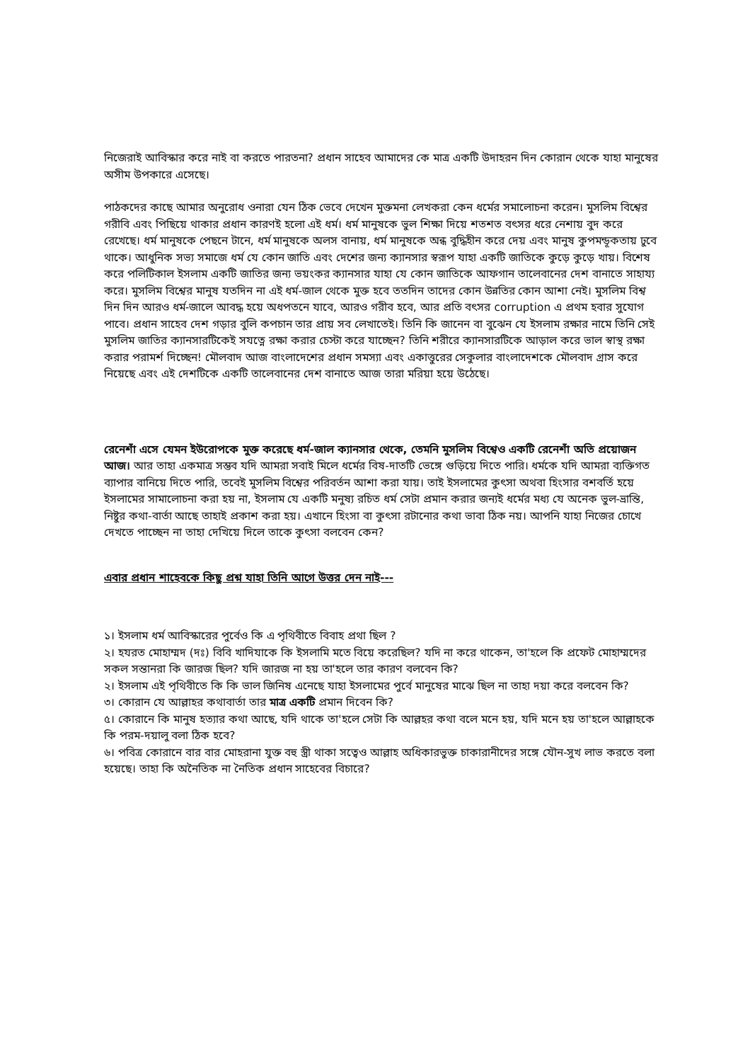নিজেরাই আবিস্কার করে নাই বা করতে পারতনা? প্রধান সাহেব আমাদের কে মাত্র একটি উদাহরন দিন কোরান থেকে যাহা মানুষের অসীম উপকারে এসেছে।
পাঠকদের কাছে আমার অনুরোধ ওনারা যেন ঠিক ভেবে দেখেন মুক্তমনা লেখকরা কেন ধর্মের সমালোচনা করেন। মুসলিম বিশ্বের গরীবি এবং পিছিয়ে থাকার প্রধান কারণই হলো এই ধর্ম। ধর্ম মানুষকে ভুল শিক্ষা দিয়ে শতশত বৎসর ধরে নেশায় বুদ করে রেখেছে। ধর্ম মানুষকে পেছনে টানে, ধর্ম মানুষকে অলস বানায়, ধর্ম মানুষকে অন্ধ বুদ্ধিহীন করে দেয় এবং মানুষ কুপমন্ডূকতায় ঢুবে থাকে। আধুনিক সভ্য সমাজে ধর্ম যে কোন জাতি এবং দেশের জন্য ক্যানসার স্বরূপ যাহা একটি জাতিকে কুড়ে কুড়ে খায়। বিশেষ করে পলিটিকাল ইসলাম একটি জাতির জন্য ভয়ংকর ক্যানসার যাহা যে কোন জাতিকে আফগান তালেবানের দেশ বানাতে সাহায্য করে। মুসলিম বিশ্বের মানুষ যতদিন না এই ধর্ম-জাল থেকে মুক্ত হবে ততদিন তাদের কোন উন্নতির কোন আশা নেই। মুসলিম বিশ্ব দিন দিন আরও ধর্ম-জালে আবদ্ধ হয়ে অধপতনে যাবে, আরও গরীব হবে, আর প্রতি বৎসর corruption এ প্রথম হবার সুযোগ পাবে। প্রধান সাহেব দেশ গড়ার বুলি কপচান তার প্রায় সব লেখাতেই। তিনি কি জানেন বা বুঝেন যে ইসলাম রক্ষার নামে তিনি সেই মুসলিম জাতির ক্যানসারটিকেই সযত্নে রক্ষা করার চেস্টা করে যাচ্ছেন? তিনি শরীরে ক্যানসারটিকে আড়াল করে ভাল স্বাস্থ রক্ষা করার পরামর্শ দিচ্ছেন! মৌলবাদ আজ বাংলাদেশের প্রধান সমস্যা এবং একাত্তুরের সেকুলার বাংলাদেশকে মৌলবাদ গ্রাস করে নিয়েছে এবং এই দেশটিকে একটি তালেবানের দেশ বানাতে আজ তারা মরিয়া হয়ে উঠেছে।
রেনেশাঁ এসে যেমন ইউরোপকে মুক্ত করেছে ধর্ম-জাল ক্যানসার থেকে, তেমনি মুসলিম বিশ্বেও একটি রেনেশাঁ অতি প্রয়োজন আজ। আর তাহা একমাত্র সম্ভব যদি আমরা সবাই মিলে ধর্মের বিষ-দাতটি ভেঙ্গে গুড়িয়ে দিতে পারি। ধর্মকে যদি আমরা ব্যক্তিগত ব্যাপার বানিয়ে দিতে পারি, তবেই মুসলিম বিশ্বের পরিবর্তন আশা করা যায়। তাই ইসলামের কুৎসা অথবা হিংসার বশবর্তি হয়ে ইসলামের সামালোচনা করা হয় না, ইসলাম যে একটি মনুষ্য রচিত ধর্ম সেটা প্রমান করার জন্যই ধর্মের মধ্য যে অনেক ভুল-ভ্রান্তি, নিষ্টুর কথা-বার্তা আছে তাহাই প্রকাশ করা হয়। এখানে হিংসা বা কুৎসা রটানোর কথা ভাবা ঠিক নয়। আপনি যাহা নিজের চোখে দেখতে পাচ্ছেন না তাহা দেখিয়ে দিলে তাকে কুৎসা বলবেন কেন?
এবার প্রধান শাহেবকে কিছু প্রশ্ন যাহা তিনি আগে উত্তর দেন নাই---
১। ইসলাম ধর্ম আবিস্কারের পুর্বেও কি এ পৃথিবীতে বিবাহ প্রথা ছিল ?
২। হযরত মোহাম্মদ (দঃ) বিবি খাদিযাকে কি ইসলামি মতে বিয়ে করেছিল? যদি না করে থাকেন, তা'হলে কি প্রফেট মোহাম্মদের সকল সন্তানরা কি জারজ ছিল? যদি জারজ না হয় তা'হলে তার কারণ বলবেন কি?
২। ইসলাম এই পৃথিবীতে কি কি ভাল জিনিষ এনেছে যাহা ইসলামের পুর্বে মানুষের মাঝে ছিল না তাহা দয়া করে বলবেন কি?
৩। কোরান যে আল্লাহর কথাবার্তা তার মাত্র একটি প্রমান দিবেন কি?
৫। কোরানে কি মানুষ হত্যার কথা আছে, যদি থাকে তা'হলে সেটা কি আল্লহর কথা বলে মনে হয়, যদি মনে হয় তা'হলে আল্লাহকে কি পরম-দয়ালু বলা ঠিক হবে?
৬। পবিত্র কোরানে বার বার মোহরানা যুক্ত বহু স্ত্রী থাকা সত্বেও আল্লাহ অধিকারভুক্ত চাকারানীদের সঙ্গে যৌন-সুখ লাভ করতে বলা হয়েছে। তাহা কি অনৈতিক না নৈতিক প্রধান সাহেবের বিচারে?